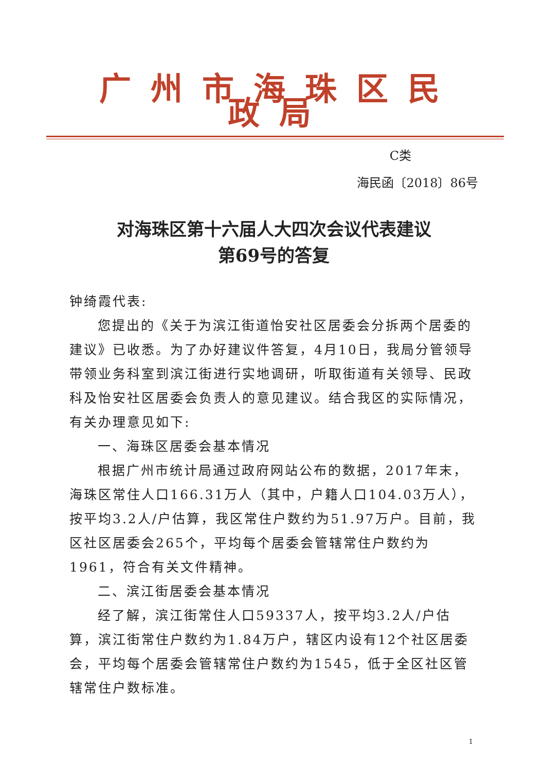广州市海珠区民政局
C类
海民函〔2018〕86号
对海珠区第十六届人大四次会议代表建议
第69号的答复
钟绮霞代表:
您提出的《关于为滨江街道怡安社区居委会分拆两个居委的建议》已收悉。为了办好建议件答复，4月10日，我局分管领导带领业务科室到滨江街进行实地调研，听取街道有关领导、民政科及怡安社区居委会负责人的意见建议。结合我区的实际情况，有关办理意见如下:
一、海珠区居委会基本情况
根据广州市统计局通过政府网站公布的数据，2017年末，海珠区常住人口166.31万人（其中，户籍人口104.03万人），按平均3.2人/户估算，我区常住户数约为51.97万户。目前，我区社区居委会265个，平均每个居委会管辖常住户数约为1961，符合有关文件精神。
二、滨江街居委会基本情况
经了解，滨江街常住人口59337人，按平均3.2人/户估算，滨江街常住户数约为1.84万户，辖区内设有12个社区居委会，平均每个居委会管辖常住户数约为1545，低于全区社区管辖常住户数标准。
1